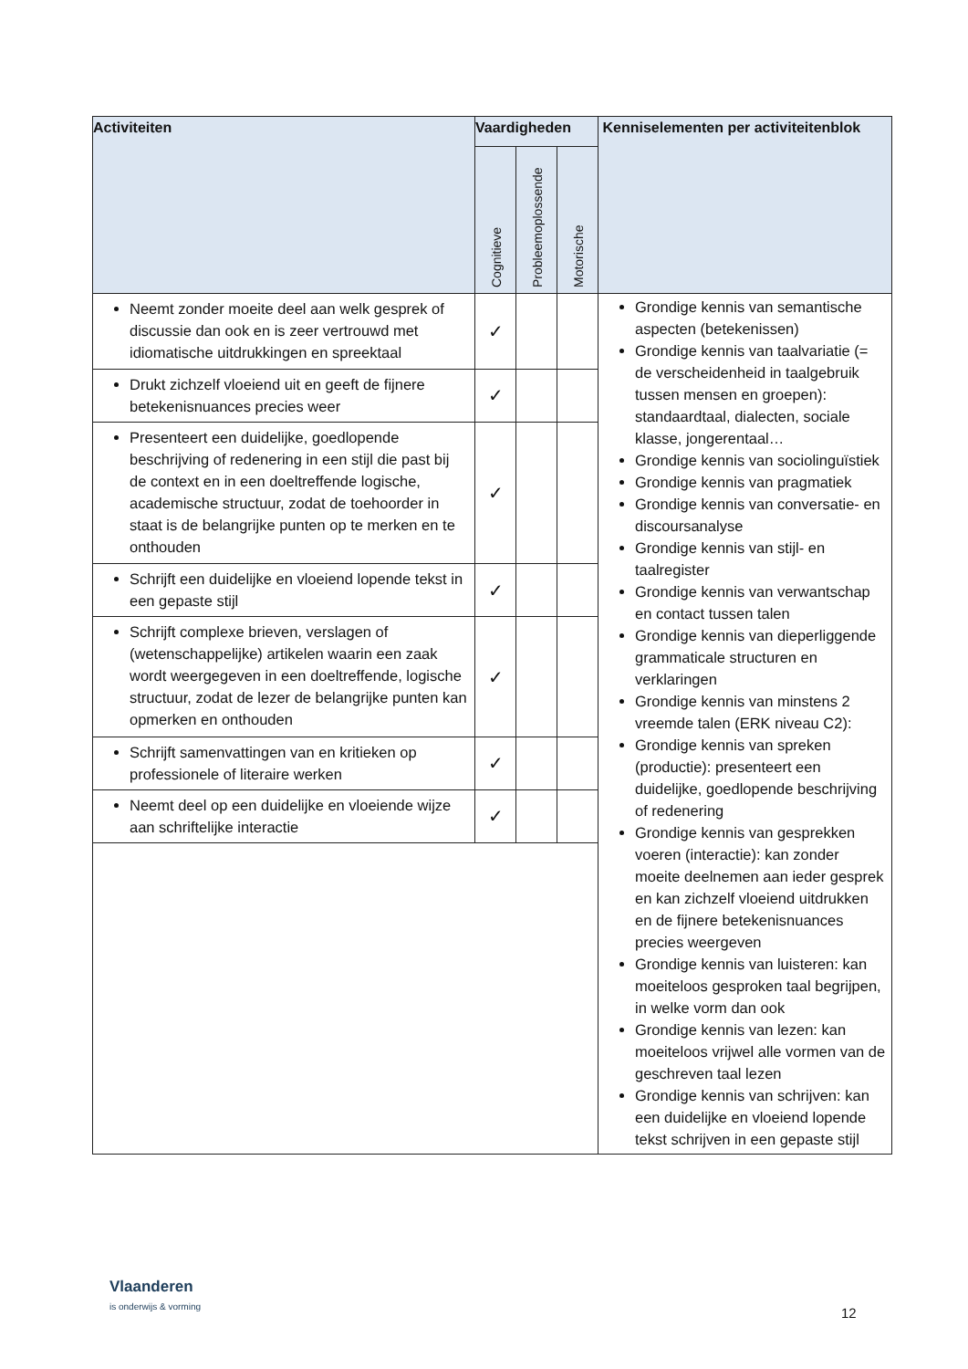| Activiteiten | Vaardigheden | | | Kenniselementen per activiteitenblok |
| --- | --- | --- | --- | --- |
| | Cognitieve | Probleemoplossende | Motorische | |
| Neemt zonder moeite deel aan welk gesprek of discussie dan ook en is zeer vertrouwd met idiomatische uitdrukkingen en spreektaal | ✓ | | | Grondige kennis van semantische aspecten (betekenissen) Grondige kennis van taalvariatie (= de verscheidenheid in taalgebruik tussen mensen en groepen): standaardtaal, dialecten, sociale klasse, jongerentaal… Grondige kennis van sociolinguïstiek Grondige kennis van pragmatiek Grondige kennis van conversatie- en discoursanalyse Grondige kennis van stijl- en taalregister Grondige kennis van verwantschap en contact tussen talen Grondige kennis van dieperliggende grammaticale structuren en verklaringen Grondige kennis van minstens 2 vreemde talen (ERK niveau C2): Grondige kennis van spreken (productie): presenteert een duidelijke, goedlopende beschrijving of redenering Grondige kennis van gesprekken voeren (interactie): kan zonder moeite deelnemen aan ieder gesprek en kan zichzelf vloeiend uitdrukken en de fijnere betekenisnuances precies weergeven Grondige kennis van luisteren: kan moeiteloos gesproken taal begrijpen, in welke vorm dan ook Grondige kennis van lezen: kan moeiteloos vrijwel alle vormen van de geschreven taal lezen Grondige kennis van schrijven: kan een duidelijke en vloeiend lopende tekst schrijven in een gepaste stijl |
| Drukt zichzelf vloeiend uit en geeft de fijnere betekenisnuances precies weer | ✓ | | | |
| Presenteert een duidelijke, goedlopende beschrijving of redenering in een stijl die past bij de context en in een doeltreffende logische, academische structuur, zodat de toehoorder in staat is de belangrijke punten op te merken en te onthouden | ✓ | | | |
| Schrijft een duidelijke en vloeiend lopende tekst in een gepaste stijl | ✓ | | | |
| Schrijft complexe brieven, verslagen of (wetenschappelijke) artikelen waarin een zaak wordt weergegeven in een doeltreffende, logische structuur, zodat de lezer de belangrijke punten kan opmerken en onthouden | ✓ | | | |
| Schrijft samenvattingen van en kritieken op professionele of literaire werken | ✓ | | | |
| Neemt deel op een duidelijke en vloeiende wijze aan schriftelijke interactie | ✓ | | | |
Vlaanderen
is onderwijs & vorming
12